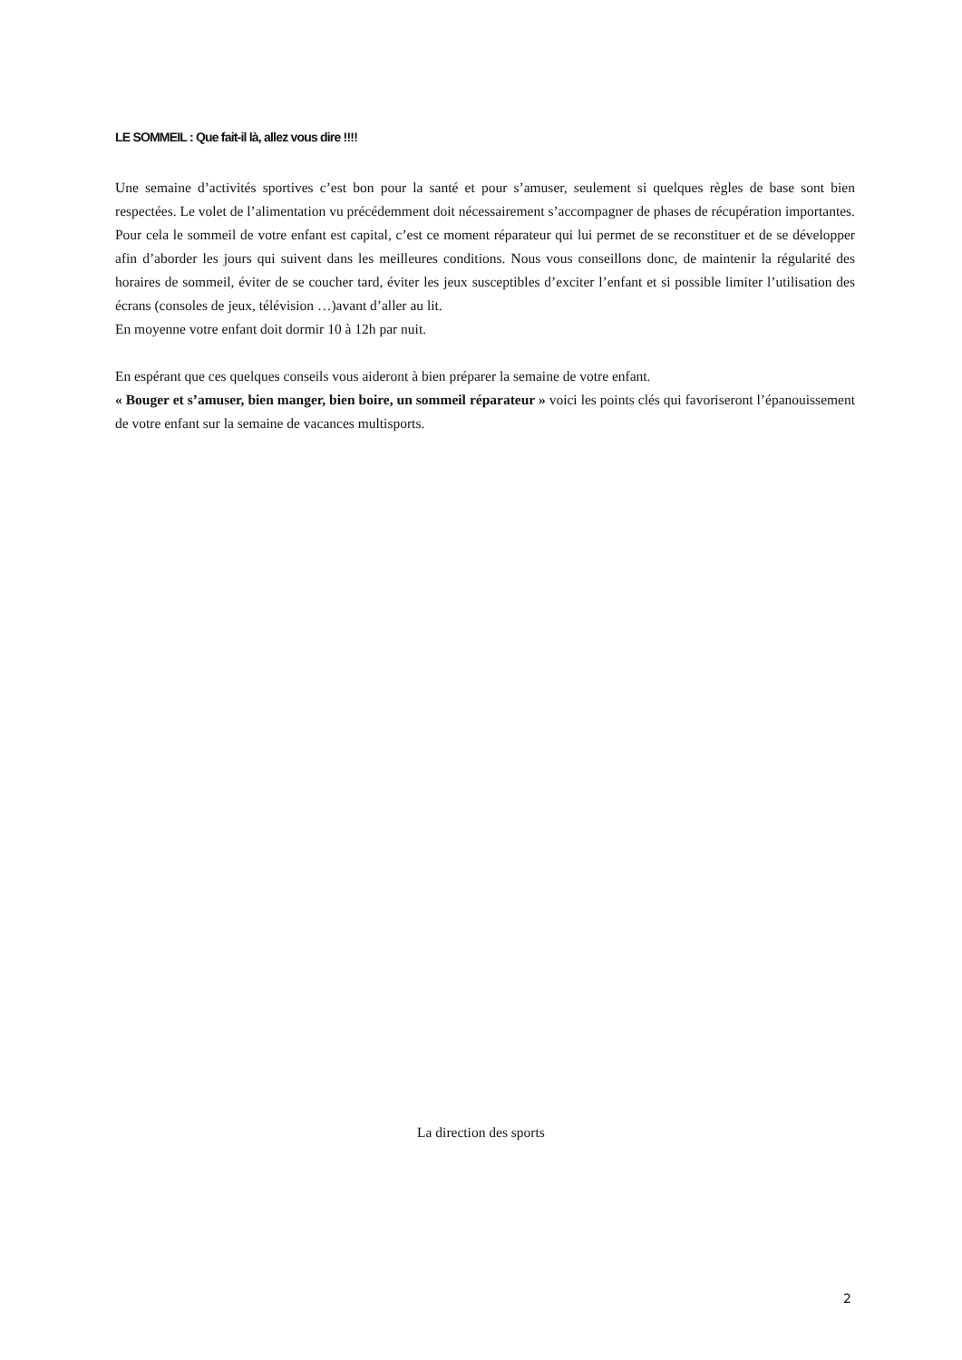LE SOMMEIL : Que fait-il là, allez vous dire !!!!
Une semaine d’activités sportives c’est bon pour la santé et pour s’amuser, seulement si quelques règles de base sont bien respectées. Le volet de l’alimentation vu précédemment doit nécessairement s’accompagner de phases de récupération importantes. Pour cela le sommeil de votre enfant est capital, c’est ce moment réparateur qui lui permet de se reconstituer et de se développer afin d’aborder les jours qui suivent dans les meilleures conditions. Nous vous conseillons donc, de maintenir la régularité des horaires de sommeil, éviter de se coucher tard, éviter les jeux susceptibles d’exciter l’enfant et si possible limiter l’utilisation des écrans (consoles de jeux, télévision …)avant d’aller au lit.
En moyenne votre enfant doit dormir 10 à 12h par nuit.
En espérant que ces quelques conseils vous aideront à bien préparer la semaine de votre enfant.
« Bouger et s’amuser, bien manger, bien boire, un sommeil réparateur » voici les points clés qui favoriseront l’épanouissement de votre enfant sur la semaine de vacances multisports.
La direction des sports
2